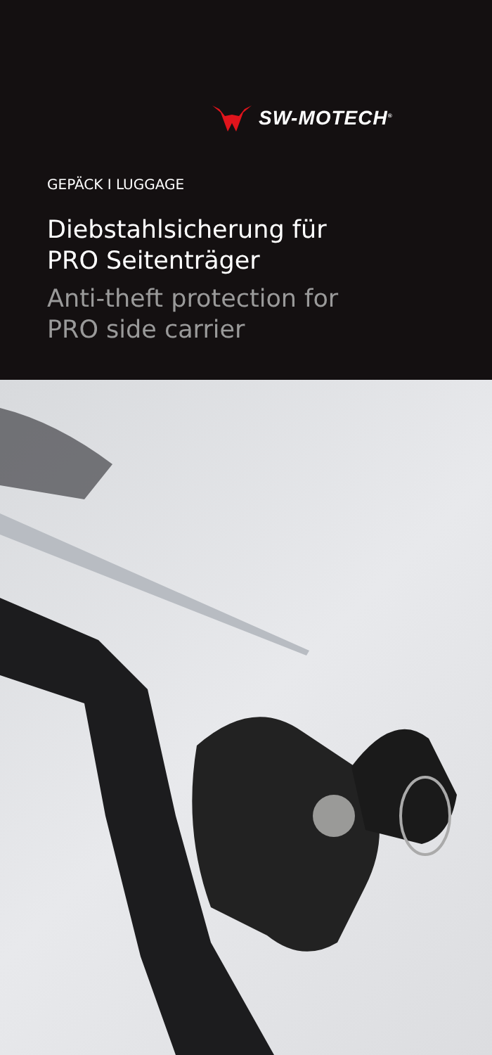SW-MOTECH<sup>®</sup>
GEPÄCK I LUGGAGE
Diebstahlsicherung für
PRO Seitenträger
Anti-theft protection for
PRO side carrier